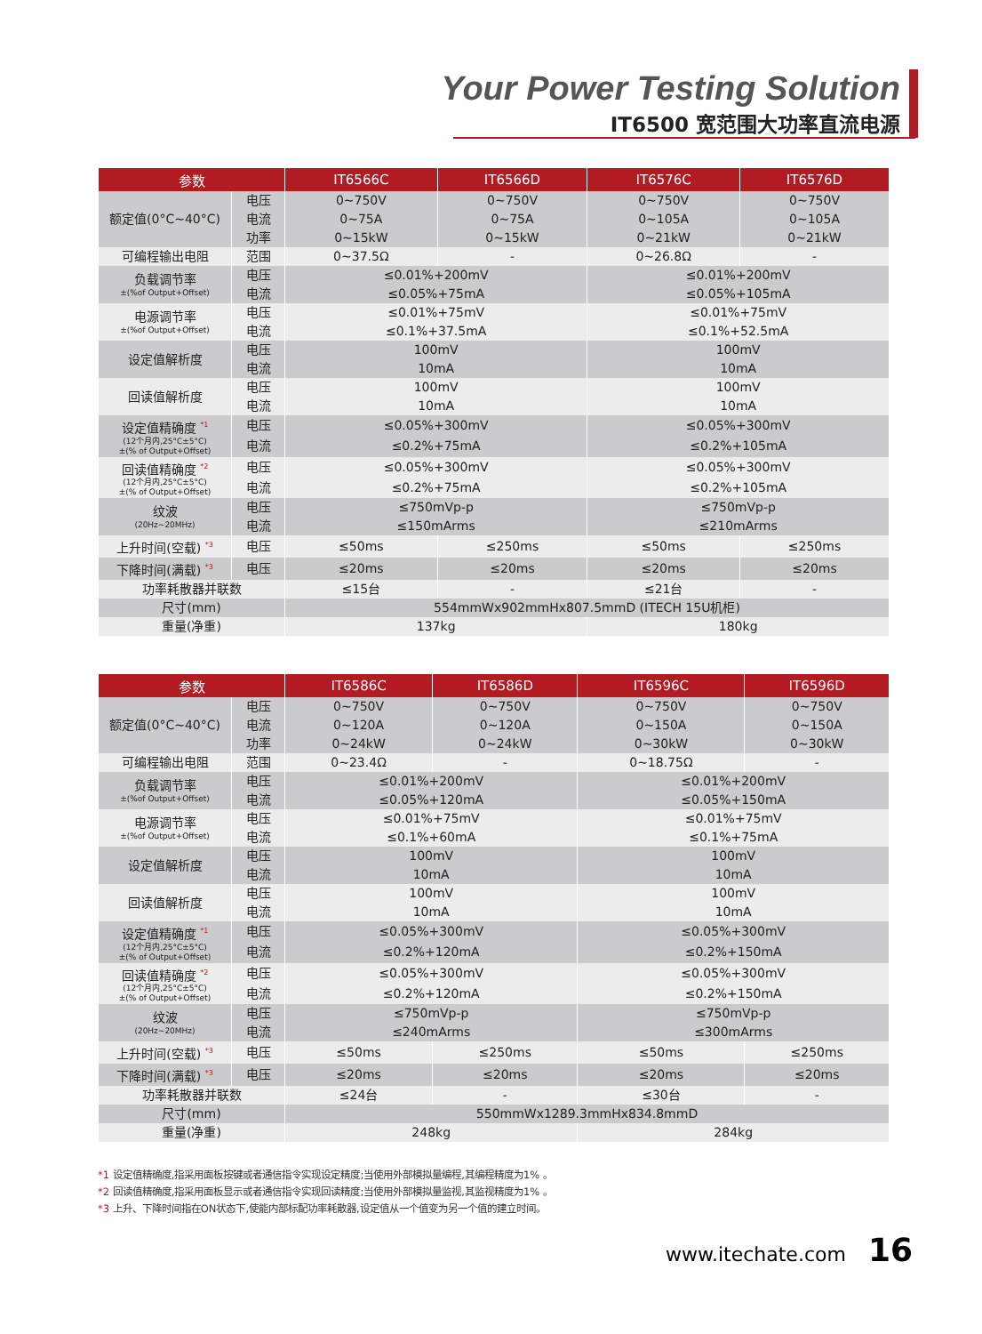Your Power Testing Solution
IT6500 宽范围大功率直流电源
| 参数 | | IT6566C | IT6566D | IT6576C | IT6576D |
| --- | --- | --- | --- | --- | --- |
| 额定值(0°C~40°C) | 电压 | 0~750V | 0~750V | 0~750V | 0~750V |
| | 电流 | 0~75A | 0~75A | 0~105A | 0~105A |
| | 功率 | 0~15kW | 0~15kW | 0~21kW | 0~21kW |
| 可编程输出电阻 | 范围 | 0~37.5Ω | - | 0~26.8Ω | - |
| 负载调节率 ±(%of Output+Offset) | 电压 | ≤0.01%+200mV | | ≤0.01%+200mV | |
| | 电流 | ≤0.05%+75mA | | ≤0.05%+105mA | |
| 电源调节率 ±(%of Output+Offset) | 电压 | ≤0.01%+75mV | | ≤0.01%+75mV | |
| | 电流 | ≤0.1%+37.5mA | | ≤0.1%+52.5mA | |
| 设定值解析度 | 电压 | 100mV | | 100mV | |
| | 电流 | 10mA | | 10mA | |
| 回读值解析度 | 电压 | 100mV | | 100mV | |
| | 电流 | 10mA | | 10mA | |
| 设定值精确度 <sup>*1</sup> (12个月内,25°C±5°C) ±(% of Output+Offset) | 电压 | ≤0.05%+300mV | | ≤0.05%+300mV | |
| | 电流 | ≤0.2%+75mA | | ≤0.2%+105mA | |
| 回读值精确度 <sup>*2</sup> (12个月内,25°C±5°C) ±(% of Output+Offset) | 电压 | ≤0.05%+300mV | | ≤0.05%+300mV | |
| | 电流 | ≤0.2%+75mA | | ≤0.2%+105mA | |
| 纹波 (20Hz~20MHz) | 电压 | ≤750mVp-p | | ≤750mVp-p | |
| | 电流 | ≤150mArms | | ≤210mArms | |
| 上升时间(空载) <sup>*3</sup> | 电压 | ≤50ms | ≤250ms | ≤50ms | ≤250ms |
| 下降时间(满载) <sup>*3</sup> | 电压 | ≤20ms | ≤20ms | ≤20ms | ≤20ms |
| 功率耗散器并联数 | | ≤15台 | - | ≤21台 | - |
| 尺寸(mm) | | 554mmWx902mmHx807.5mmD (ITECH 15U机柜) | | | |
| 重量(净重) | | 137kg | | 180kg | |
| 参数 | | IT6586C | IT6586D | IT6596C | IT6596D |
| --- | --- | --- | --- | --- | --- |
| 额定值(0°C~40°C) | 电压 | 0~750V | 0~750V | 0~750V | 0~750V |
| | 电流 | 0~120A | 0~120A | 0~150A | 0~150A |
| | 功率 | 0~24kW | 0~24kW | 0~30kW | 0~30kW |
| 可编程输出电阻 | 范围 | 0~23.4Ω | - | 0~18.75Ω | - |
| 负载调节率 ±(%of Output+Offset) | 电压 | ≤0.01%+200mV | | ≤0.01%+200mV | |
| | 电流 | ≤0.05%+120mA | | ≤0.05%+150mA | |
| 电源调节率 ±(%of Output+Offset) | 电压 | ≤0.01%+75mV | | ≤0.01%+75mV | |
| | 电流 | ≤0.1%+60mA | | ≤0.1%+75mA | |
| 设定值解析度 | 电压 | 100mV | | 100mV | |
| | 电流 | 10mA | | 10mA | |
| 回读值解析度 | 电压 | 100mV | | 100mV | |
| | 电流 | 10mA | | 10mA | |
| 设定值精确度 <sup>*1</sup> (12个月内,25°C±5°C) ±(% of Output+Offset) | 电压 | ≤0.05%+300mV | | ≤0.05%+300mV | |
| | 电流 | ≤0.2%+120mA | | ≤0.2%+150mA | |
| 回读值精确度 <sup>*2</sup> (12个月内,25°C±5°C) ±(% of Output+Offset) | 电压 | ≤0.05%+300mV | | ≤0.05%+300mV | |
| | 电流 | ≤0.2%+120mA | | ≤0.2%+150mA | |
| 纹波 (20Hz~20MHz) | 电压 | ≤750mVp-p | | ≤750mVp-p | |
| | 电流 | ≤240mArms | | ≤300mArms | |
| 上升时间(空载) <sup>*3</sup> | 电压 | ≤50ms | ≤250ms | ≤50ms | ≤250ms |
| 下降时间(满载) <sup>*3</sup> | 电压 | ≤20ms | ≤20ms | ≤20ms | ≤20ms |
| 功率耗散器并联数 | | ≤24台 | - | ≤30台 | - |
| 尺寸(mm) | | 550mmWx1289.3mmHx834.8mmD | | | |
| 重量(净重) | | 248kg | | 284kg | |
*1 设定值精确度,指采用面板按键或者通信指令实现设定精度;当使用外部模拟量编程,其编程精度为1% 。
*2 回读值精确度,指采用面板显示或者通信指令实现回读精度;当使用外部模拟量监视,其监视精度为1% 。
*3 上升、下降时间指在ON状态下,使能内部标配功率耗散器,设定值从一个值变为另一个值的建立时间。
www.itechate.com 16